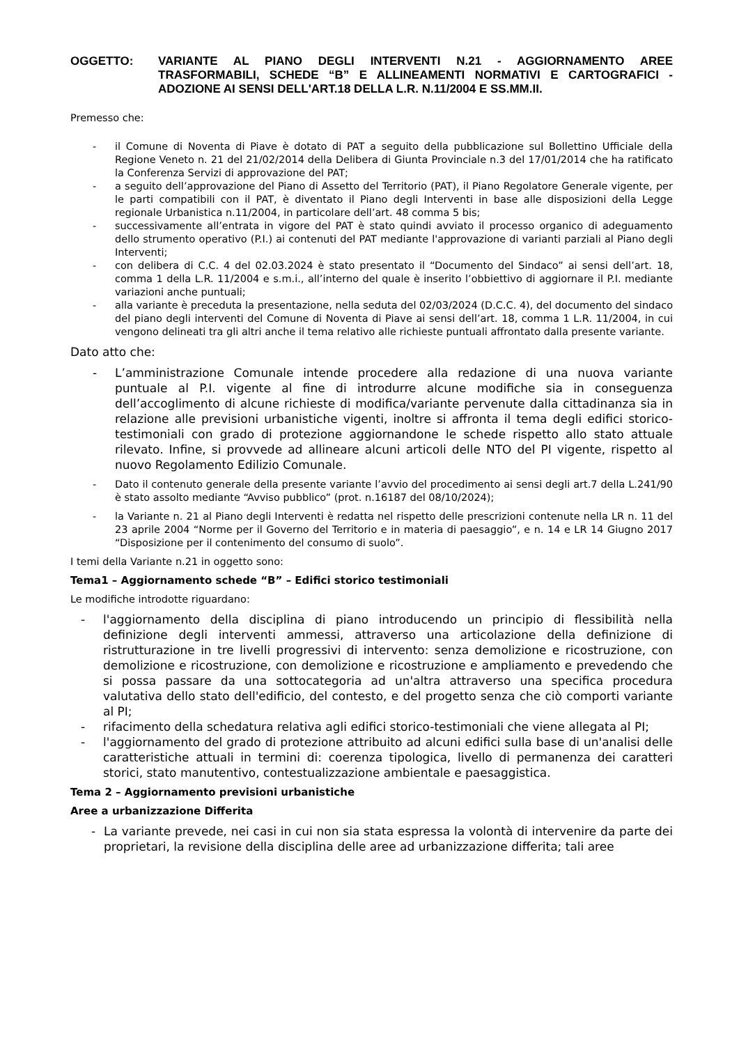OGGETTO: VARIANTE AL PIANO DEGLI INTERVENTI N.21 - AGGIORNAMENTO AREE TRASFORMABILI, SCHEDE “B” E ALLINEAMENTI NORMATIVI E CARTOGRAFICI - ADOZIONE AI SENSI DELL'ART.18 DELLA L.R. N.11/2004 E SS.MM.II.
Premesso che:
- il Comune di Noventa di Piave è dotato di PAT a seguito della pubblicazione sul Bollettino Ufficiale della Regione Veneto n. 21 del 21/02/2014 della Delibera di Giunta Provinciale n.3 del 17/01/2014 che ha ratificato la Conferenza Servizi di approvazione del PAT;
- a seguito dell’approvazione del Piano di Assetto del Territorio (PAT), il Piano Regolatore Generale vigente, per le parti compatibili con il PAT, è diventato il Piano degli Interventi in base alle disposizioni della Legge regionale Urbanistica n.11/2004, in particolare dell’art. 48 comma 5 bis;
- successivamente all’entrata in vigore del PAT è stato quindi avviato il processo organico di adeguamento dello strumento operativo (P.I.) ai contenuti del PAT mediante l'approvazione di varianti parziali al Piano degli Interventi;
- con delibera di C.C. 4 del 02.03.2024 è stato presentato il “Documento del Sindaco” ai sensi dell’art. 18, comma 1 della L.R. 11/2004 e s.m.i., all’interno del quale è inserito l’obbiettivo di aggiornare il P.I. mediante variazioni anche puntuali;
- alla variante è preceduta la presentazione, nella seduta del 02/03/2024 (D.C.C. 4), del documento del sindaco del piano degli interventi del Comune di Noventa di Piave ai sensi dell’art. 18, comma 1 L.R. 11/2004, in cui vengono delineati tra gli altri anche il tema relativo alle richieste puntuali affrontato dalla presente variante.
Dato atto che:
- L’amministrazione Comunale intende procedere alla redazione di una nuova variante puntuale al P.I. vigente al fine di introdurre alcune modifiche sia in conseguenza dell’accoglimento di alcune richieste di modifica/variante pervenute dalla cittadinanza sia in relazione alle previsioni urbanistiche vigenti, inoltre si affronta il tema degli edifici storico-testimoniali con grado di protezione aggiornandone le schede rispetto allo stato attuale rilevato. Infine, si provvede ad allineare alcuni articoli delle NTO del PI vigente, rispetto al nuovo Regolamento Edilizio Comunale.
- Dato il contenuto generale della presente variante l’avvio del procedimento ai sensi degli art.7 della L.241/90 è stato assolto mediante “Avviso pubblico” (prot. n.16187 del 08/10/2024);
- la Variante n. 21 al Piano degli Interventi è redatta nel rispetto delle prescrizioni contenute nella LR n. 11 del 23 aprile 2004 “Norme per il Governo del Territorio e in materia di paesaggio”, e n. 14 e LR 14 Giugno 2017 “Disposizione per il contenimento del consumo di suolo”.
I temi della Variante n.21 in oggetto sono:
Tema1 – Aggiornamento schede “B” – Edifici storico testimoniali
Le modifiche introdotte riguardano:
- l'aggiornamento della disciplina di piano introducendo un principio di flessibilità nella definizione degli interventi ammessi, attraverso una articolazione della definizione di ristrutturazione in tre livelli progressivi di intervento: senza demolizione e ricostruzione, con demolizione e ricostruzione, con demolizione e ricostruzione e ampliamento e prevedendo che si possa passare da una sottocategoria ad un'altra attraverso una specifica procedura valutativa dello stato dell'edificio, del contesto, e del progetto senza che ciò comporti variante al PI;
- rifacimento della schedatura relativa agli edifici storico-testimoniali che viene allegata al PI;
- l'aggiornamento del grado di protezione attribuito ad alcuni edifici sulla base di un'analisi delle caratteristiche attuali in termini di: coerenza tipologica, livello di permanenza dei caratteri storici, stato manutentivo, contestualizzazione ambientale e paesaggistica.
Tema 2 – Aggiornamento previsioni urbanistiche
Aree a urbanizzazione Differita
- La variante prevede, nei casi in cui non sia stata espressa la volontà di intervenire da parte dei proprietari, la revisione della disciplina delle aree ad urbanizzazione differita; tali aree